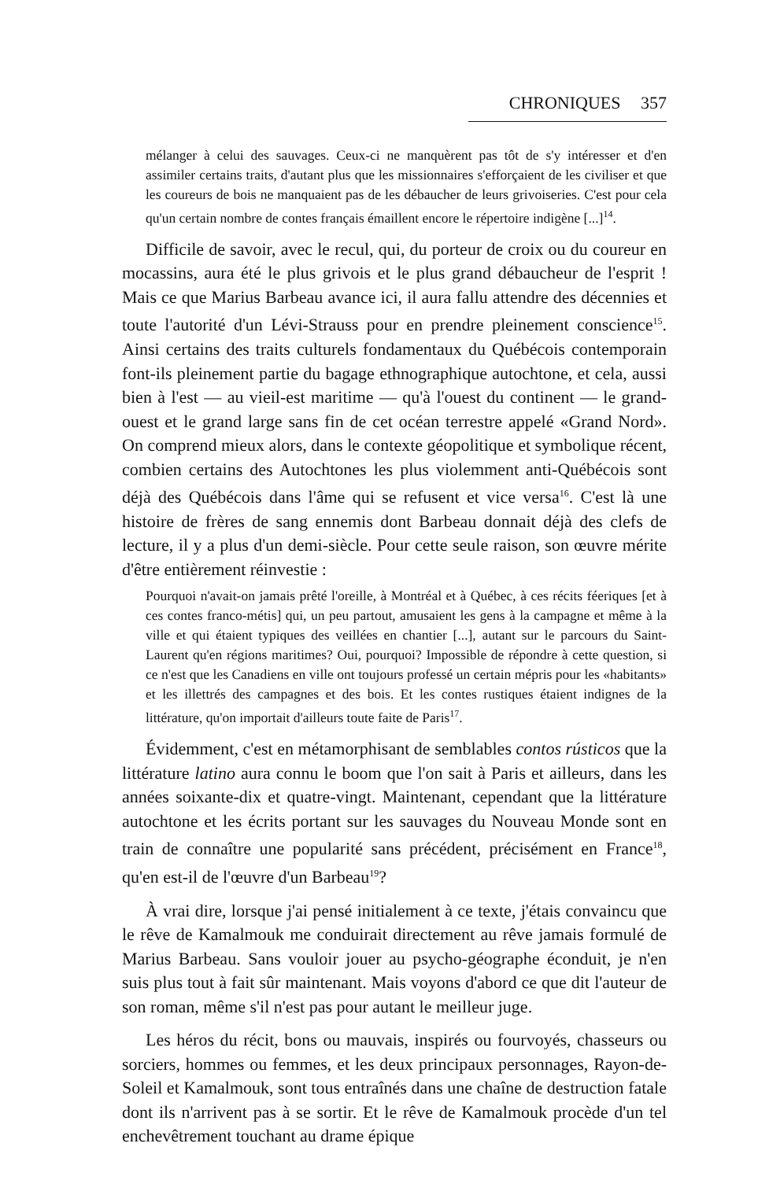CHRONIQUES 357
mélanger à celui des sauvages. Ceux-ci ne manquèrent pas tôt de s'y intéresser et d'en assimiler certains traits, d'autant plus que les missionnaires s'efforçaient de les civiliser et que les coureurs de bois ne manquaient pas de les débaucher de leurs grivoiseries. C'est pour cela qu'un certain nombre de contes français émaillent encore le répertoire indigène [...]<sup>14</sup>.
Difficile de savoir, avec le recul, qui, du porteur de croix ou du coureur en mocassins, aura été le plus grivois et le plus grand débaucheur de l'esprit ! Mais ce que Marius Barbeau avance ici, il aura fallu attendre des décennies et toute l'autorité d'un Lévi-Strauss pour en prendre pleinement conscience<sup>15</sup>. Ainsi certains des traits culturels fondamentaux du Québécois contemporain font-ils pleinement partie du bagage ethnographique autochtone, et cela, aussi bien à l'est — au vieil-est maritime — qu'à l'ouest du continent — le grand-ouest et le grand large sans fin de cet océan terrestre appelé «Grand Nord». On comprend mieux alors, dans le contexte géopolitique et symbolique récent, combien certains des Autochtones les plus violemment anti-Québécois sont déjà des Québécois dans l'âme qui se refusent et vice versa<sup>16</sup>. C'est là une histoire de frères de sang ennemis dont Barbeau donnait déjà des clefs de lecture, il y a plus d'un demi-siècle. Pour cette seule raison, son œuvre mérite d'être entièrement réinvestie :
Pourquoi n'avait-on jamais prêté l'oreille, à Montréal et à Québec, à ces récits féeriques [et à ces contes franco-métis] qui, un peu partout, amusaient les gens à la campagne et même à la ville et qui étaient typiques des veillées en chantier [...], autant sur le parcours du Saint-Laurent qu'en régions maritimes? Oui, pourquoi? Impossible de répondre à cette question, si ce n'est que les Canadiens en ville ont toujours professé un certain mépris pour les «habitants» et les illettrés des campagnes et des bois. Et les contes rustiques étaient indignes de la littérature, qu'on importait d'ailleurs toute faite de Paris<sup>17</sup>.
Évidemment, c'est en métamorphisant de semblables contos rústicos que la littérature latino aura connu le boom que l'on sait à Paris et ailleurs, dans les années soixante-dix et quatre-vingt. Maintenant, cependant que la littérature autochtone et les écrits portant sur les sauvages du Nouveau Monde sont en train de connaître une popularité sans précédent, précisément en France<sup>18</sup>, qu'en est-il de l'œuvre d'un Barbeau<sup>19</sup>?
À vrai dire, lorsque j'ai pensé initialement à ce texte, j'étais convaincu que le rêve de Kamalmouk me conduirait directement au rêve jamais formulé de Marius Barbeau. Sans vouloir jouer au psycho-géographe éconduit, je n'en suis plus tout à fait sûr maintenant. Mais voyons d'abord ce que dit l'auteur de son roman, même s'il n'est pas pour autant le meilleur juge.
Les héros du récit, bons ou mauvais, inspirés ou fourvoyés, chasseurs ou sorciers, hommes ou femmes, et les deux principaux personnages, Rayon-de-Soleil et Kamalmouk, sont tous entraînés dans une chaîne de destruction fatale dont ils n'arrivent pas à se sortir. Et le rêve de Kamalmouk procède d'un tel enchevêtrement touchant au drame épique